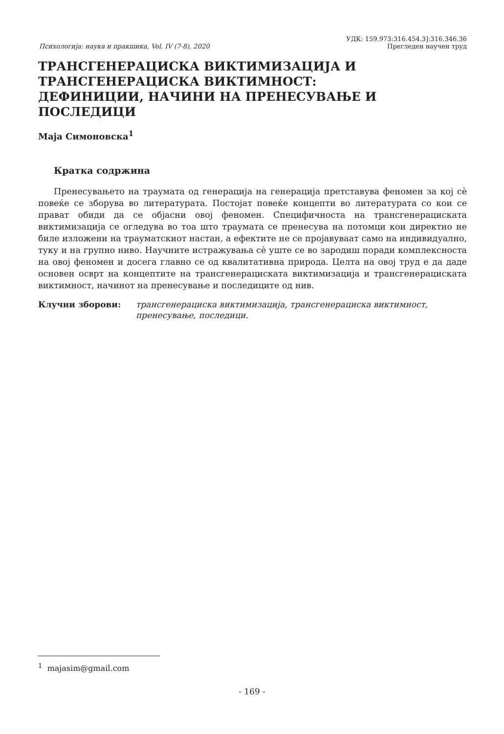Психологија: наука и пракшика, Vol. IV (7-8), 2020
УДК: 159.973:316.454.3]:316.346.36
Прегледен научен труд
ТРАНСГЕНЕРАЦИСКА ВИКТИМИЗАЦИЈА И
ТРАНСГЕНЕРАЦИСКА ВИКТИМНОСТ:
ДЕФИНИЦИИ, НАЧИНИ НА ПРЕНЕСУВАЊЕ И ПОСЛЕДИЦИ
Маја Симоновска<sup>1</sup>
Кратка содржина
Пренесувањето на траумата од генерација на генерација претставува феномен за кој сѐ повеќе се зборува во литературата. Постојат повеќе концепти во литературата со кои се прават обиди да се објасни овој феномен. Специфичноста на трансгенерациската виктимизација се огледува во тоа што траумата се пренесува на потомци кои директно не биле изложени на трауматскиот настан, а ефектите не се пројавуваат само на индивидуално, туку и на групно ниво. Научните истражувања сѐ уште се во зародиш поради комплексноста на овој феномен и досега главно се од квалитативна природа. Целта на овој труд е да даде основен осврт на концептите на трансгенерациската виктимизација и трансгенерациската виктимност, начинот на пренесување и последиците од нив.
Клучни зборови: трансгенерациска виктимизација, трансгенерациска виктимност, пренесување, последици.
<sup>1</sup> majasim@gmail.com
- 169 -